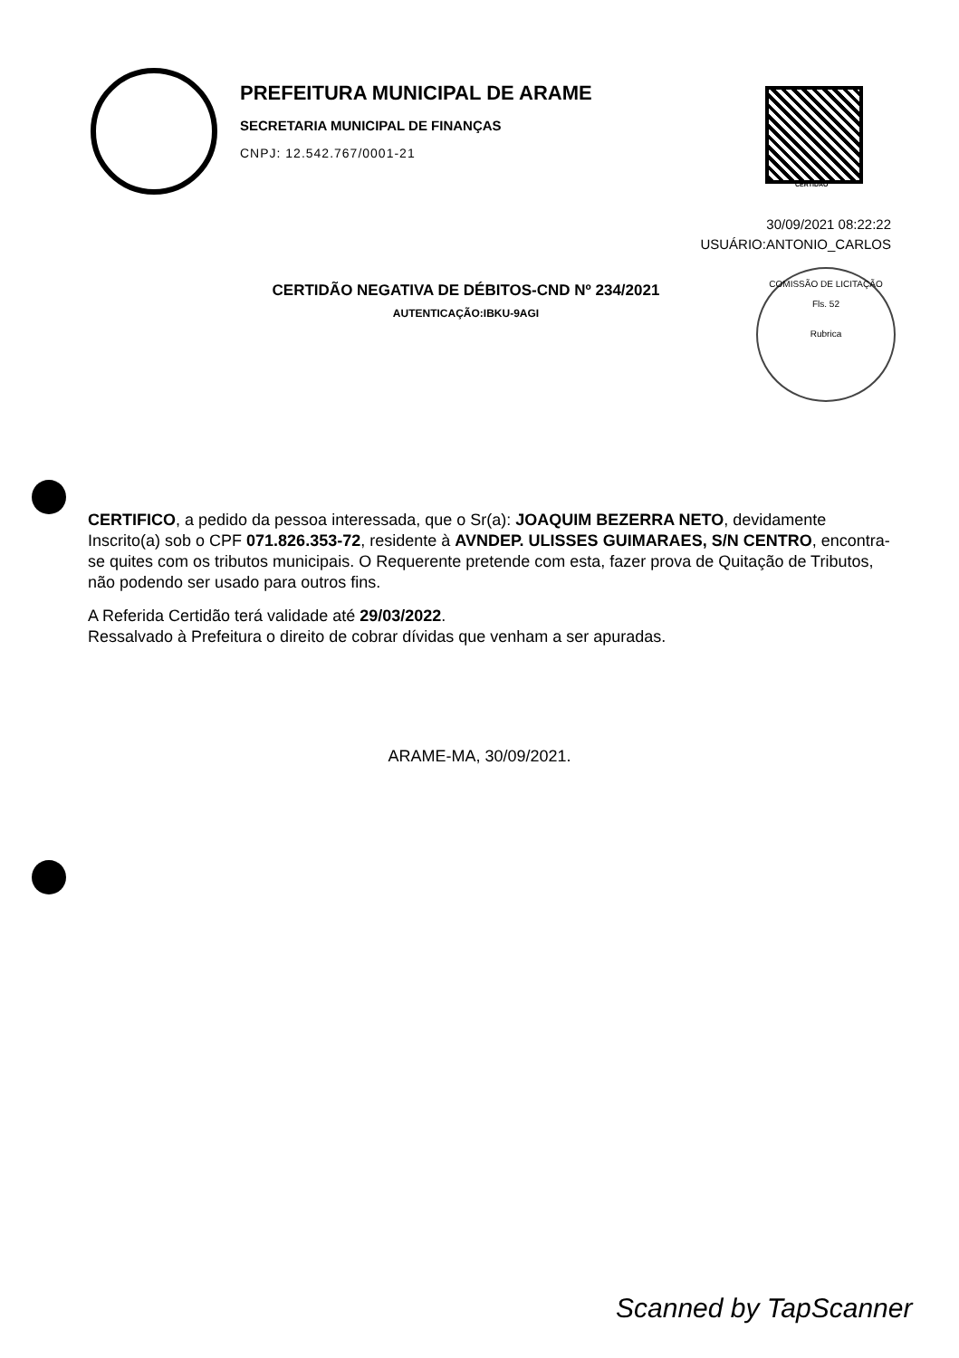PREFEITURA MUNICIPAL DE ARAME
SECRETARIA MUNICIPAL DE FINANÇAS
CNPJ: 12.542.767/0001-21
CERTIDAO
30/09/2021 08:22:22
USUÁRIO:ANTONIO_CARLOS
CERTIDÃO NEGATIVA DE DÉBITOS-CND Nº 234/2021
AUTENTICAÇÃO:IBKU-9AGI
COMISSÃO DE LICITAÇÃO
Fls. 52
Rubrica
CERTIFICO, a pedido da pessoa interessada, que o Sr(a): JOAQUIM BEZERRA NETO, devidamente Inscrito(a) sob o CPF 071.826.353-72, residente à AVNDEP. ULISSES GUIMARAES, S/N CENTRO, encontra-se quites com os tributos municipais. O Requerente pretende com esta, fazer prova de Quitação de Tributos, não podendo ser usado para outros fins.
A Referida Certidão terá validade até 29/03/2022.
Ressalvado à Prefeitura o direito de cobrar dívidas que venham a ser apuradas.
ARAME-MA, 30/09/2021.
Scanned by TapScanner